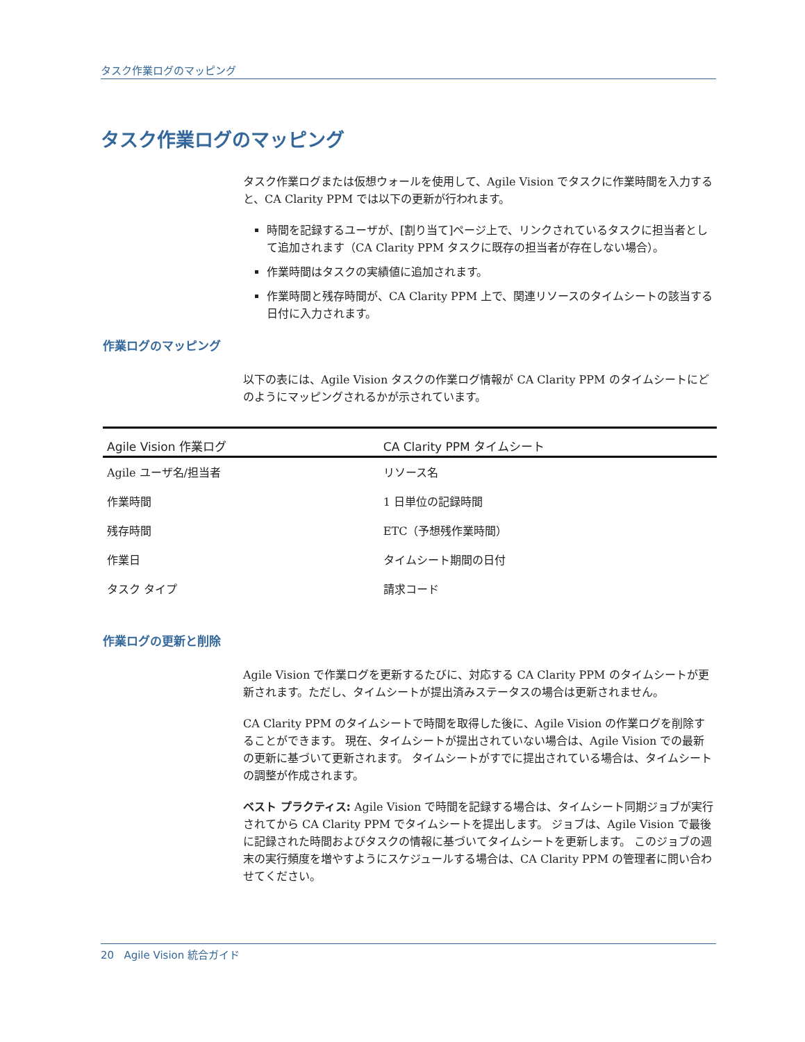タスク作業ログのマッピング
タスク作業ログのマッピング
タスク作業ログまたは仮想ウォールを使用して、Agile Vision でタスクに作業時間を入力すると、CA Clarity PPM では以下の更新が行われます。
時間を記録するユーザが、[割り当て]ページ上で、リンクされているタスクに担当者として追加されます（CA Clarity PPM タスクに既存の担当者が存在しない場合）。
作業時間はタスクの実績値に追加されます。
作業時間と残存時間が、CA Clarity PPM 上で、関連リソースのタイムシートの該当する日付に入力されます。
作業ログのマッピング
以下の表には、Agile Vision タスクの作業ログ情報が CA Clarity PPM のタイムシートにどのようにマッピングされるかが示されています。
| Agile Vision 作業ログ | CA Clarity PPM タイムシート |
| --- | --- |
| Agile ユーザ名/担当者 | リソース名 |
| 作業時間 | 1 日単位の記録時間 |
| 残存時間 | ETC（予想残作業時間） |
| 作業日 | タイムシート期間の日付 |
| タスク タイプ | 請求コード |
作業ログの更新と削除
Agile Vision で作業ログを更新するたびに、対応する CA Clarity PPM のタイムシートが更新されます。ただし、タイムシートが提出済みステータスの場合は更新されません。
CA Clarity PPM のタイムシートで時間を取得した後に、Agile Vision の作業ログを削除することができます。 現在、タイムシートが提出されていない場合は、Agile Vision での最新の更新に基づいて更新されます。 タイムシートがすでに提出されている場合は、タイムシートの調整が作成されます。
ベスト プラクティス: Agile Vision で時間を記録する場合は、タイムシート同期ジョブが実行されてから CA Clarity PPM でタイムシートを提出します。 ジョブは、Agile Vision で最後に記録された時間およびタスクの情報に基づいてタイムシートを更新します。 このジョブの週末の実行頻度を増やすようにスケジュールする場合は、CA Clarity PPM の管理者に問い合わせてください。
20 Agile Vision 統合ガイド